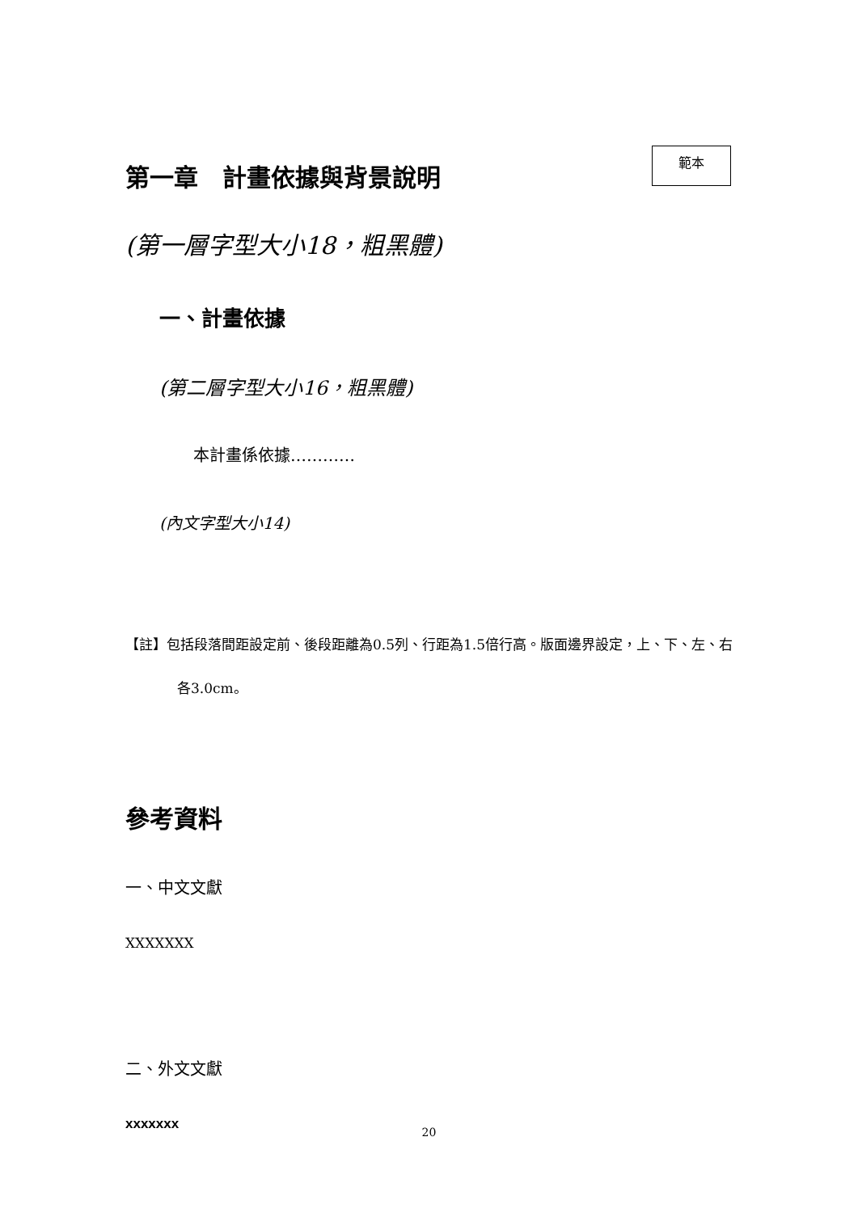第一章　計畫依據與背景說明
範本
(第一層字型大小18，粗黑體)
一、計畫依據
(第二層字型大小16，粗黑體)
本計畫係依據…………
(內文字型大小14)
【註】包括段落間距設定前、後段距離為0.5列、行距為1.5倍行高。版面邊界設定，上、下、左、右各3.0cm。
參考資料
一、中文文獻
XXXXXXX
二、外文文獻
xxxxxxx
20